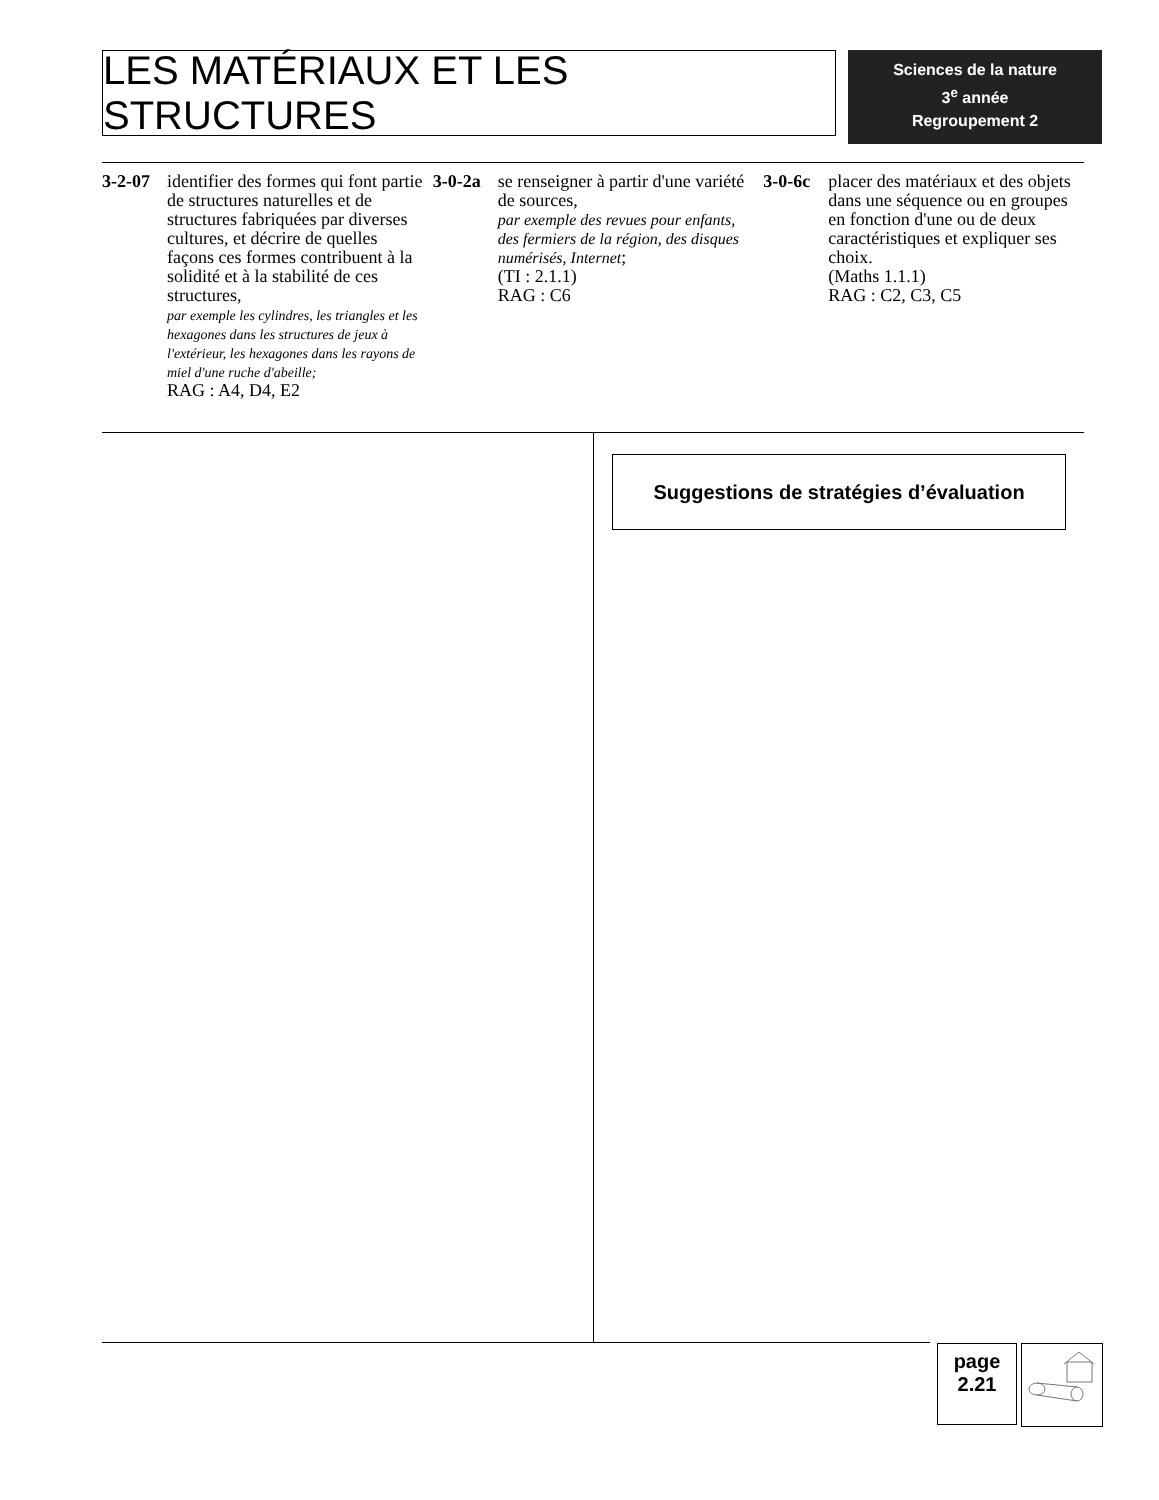LES MATÉRIAUX ET LES STRUCTURES
Sciences de la nature
3<sup>e</sup> année
Regroupement 2
3-2-07 identifier des formes qui font partie de structures naturelles et de structures fabriquées par diverses cultures, et décrire de quelles façons ces formes contribuent à la solidité et à la stabilité de ces structures,
par exemple les cylindres, les triangles et les hexagones dans les structures de jeux à l'extérieur, les hexagones dans les rayons de miel d'une ruche d'abeille;
RAG : A4, D4, E2
3-0-2a se renseigner à partir d'une variété de sources,
par exemple des revues pour enfants, des fermiers de la région, des disques numérisés, Internet;
(TI : 2.1.1)
RAG : C6
3-0-6c placer des matériaux et des objets dans une séquence ou en groupes en fonction d'une ou de deux caractéristiques et expliquer ses choix.
(Maths 1.1.1)
RAG : C2, C3, C5
Suggestions de stratégies d’évaluation
page
2.21